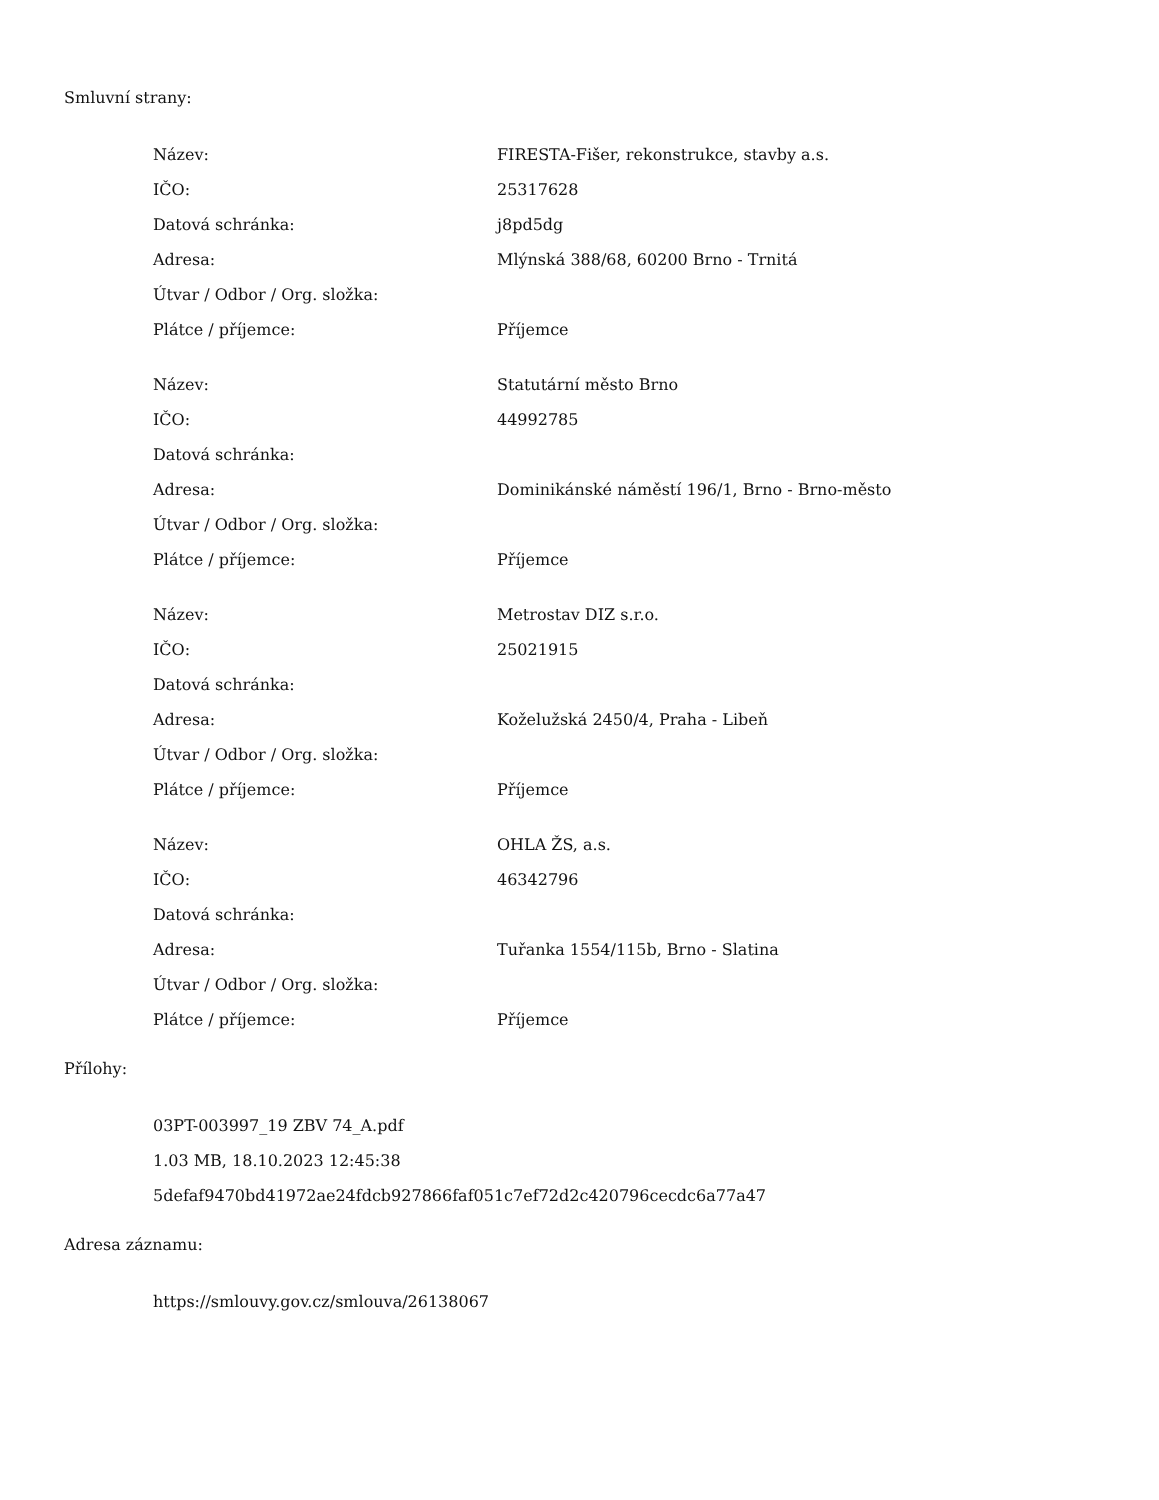Smluvní strany:
| Název: | FIRESTA-Fišer, rekonstrukce, stavby a.s. |
| IČO: | 25317628 |
| Datová schránka: | j8pd5dg |
| Adresa: | Mlýnská 388/68, 60200 Brno - Trnitá |
| Útvar / Odbor / Org. složka: | |
| Plátce / příjemce: | Příjemce |
| Název: | Statutární město Brno |
| IČO: | 44992785 |
| Datová schránka: | |
| Adresa: | Dominikánské náměstí 196/1, Brno - Brno-město |
| Útvar / Odbor / Org. složka: | |
| Plátce / příjemce: | Příjemce |
| Název: | Metrostav DIZ s.r.o. |
| IČO: | 25021915 |
| Datová schránka: | |
| Adresa: | Koželužská 2450/4, Praha - Libeň |
| Útvar / Odbor / Org. složka: | |
| Plátce / příjemce: | Příjemce |
| Název: | OHLA ŽS, a.s. |
| IČO: | 46342796 |
| Datová schránka: | |
| Adresa: | Tuřanka 1554/115b, Brno - Slatina |
| Útvar / Odbor / Org. složka: | |
| Plátce / příjemce: | Příjemce |
Přílohy:
03PT-003997_19 ZBV 74_A.pdf
1.03 MB, 18.10.2023 12:45:38
5defaf9470bd41972ae24fdcb927866faf051c7ef72d2c420796cecdc6a77a47
Adresa záznamu:
https://smlouvy.gov.cz/smlouva/26138067